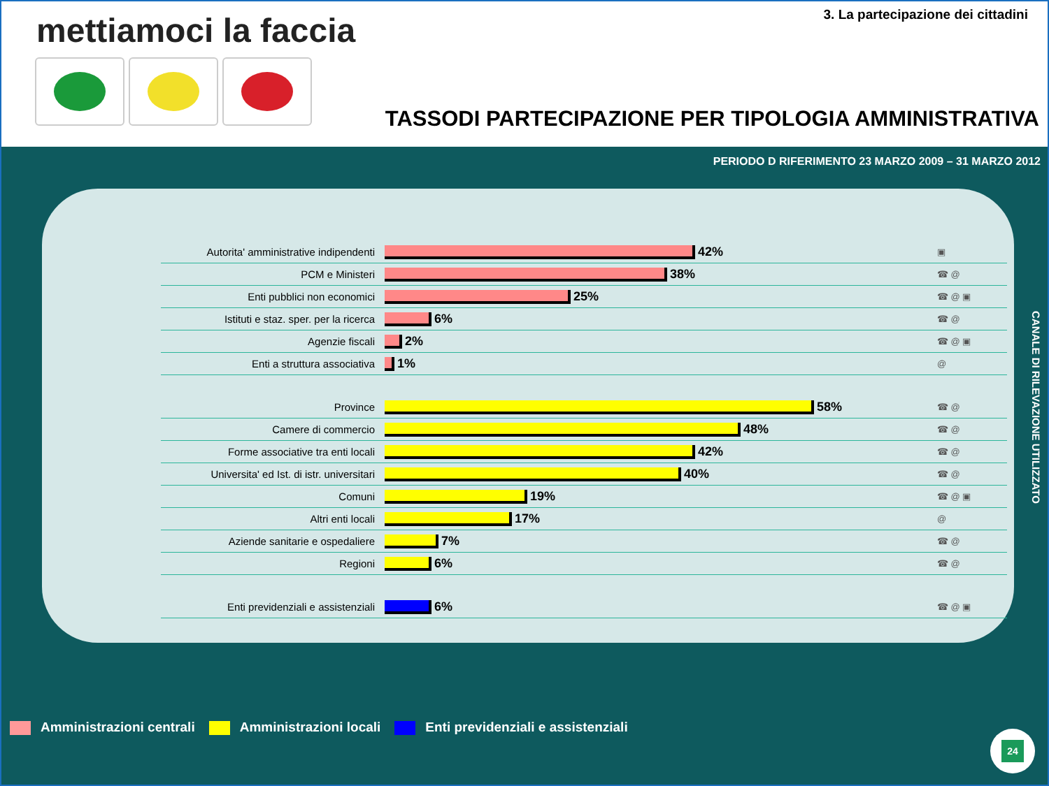mettiamoci la faccia
3. La partecipazione dei cittadini
TASSODI PARTECIPAZIONE PER TIPOLOGIA AMMINISTRATIVA
PERIODO D RIFERIMENTO 23 MARZO 2009 – 31 MARZO 2012
Autorita' amministrative indipendenti
42%
▣
PCM e Ministeri
38%
☎ @
Enti pubblici non economici
25%
☎ @ ▣
Istituti e staz. sper. per la ricerca
6%
☎ @
Agenzie fiscali
2%
☎ @ ▣
Enti a struttura associativa
1%
@
Province
58%
☎ @
Camere di commercio
48%
☎ @
Forme associative tra enti locali
42%
☎ @
Universita' ed Ist. di istr. universitari
40%
☎ @
Comuni
19%
☎ @ ▣
Altri enti locali
17%
@
Aziende sanitarie e ospedaliere
7%
☎ @
Regioni
6%
☎ @
Enti previdenziali e assistenziali
6%
☎ @ ▣
CANALE DI RILEVAZIONE UTILIZZATO
Amministrazioni centrali Amministrazioni locali
Enti previdenziali e assistenziali
24